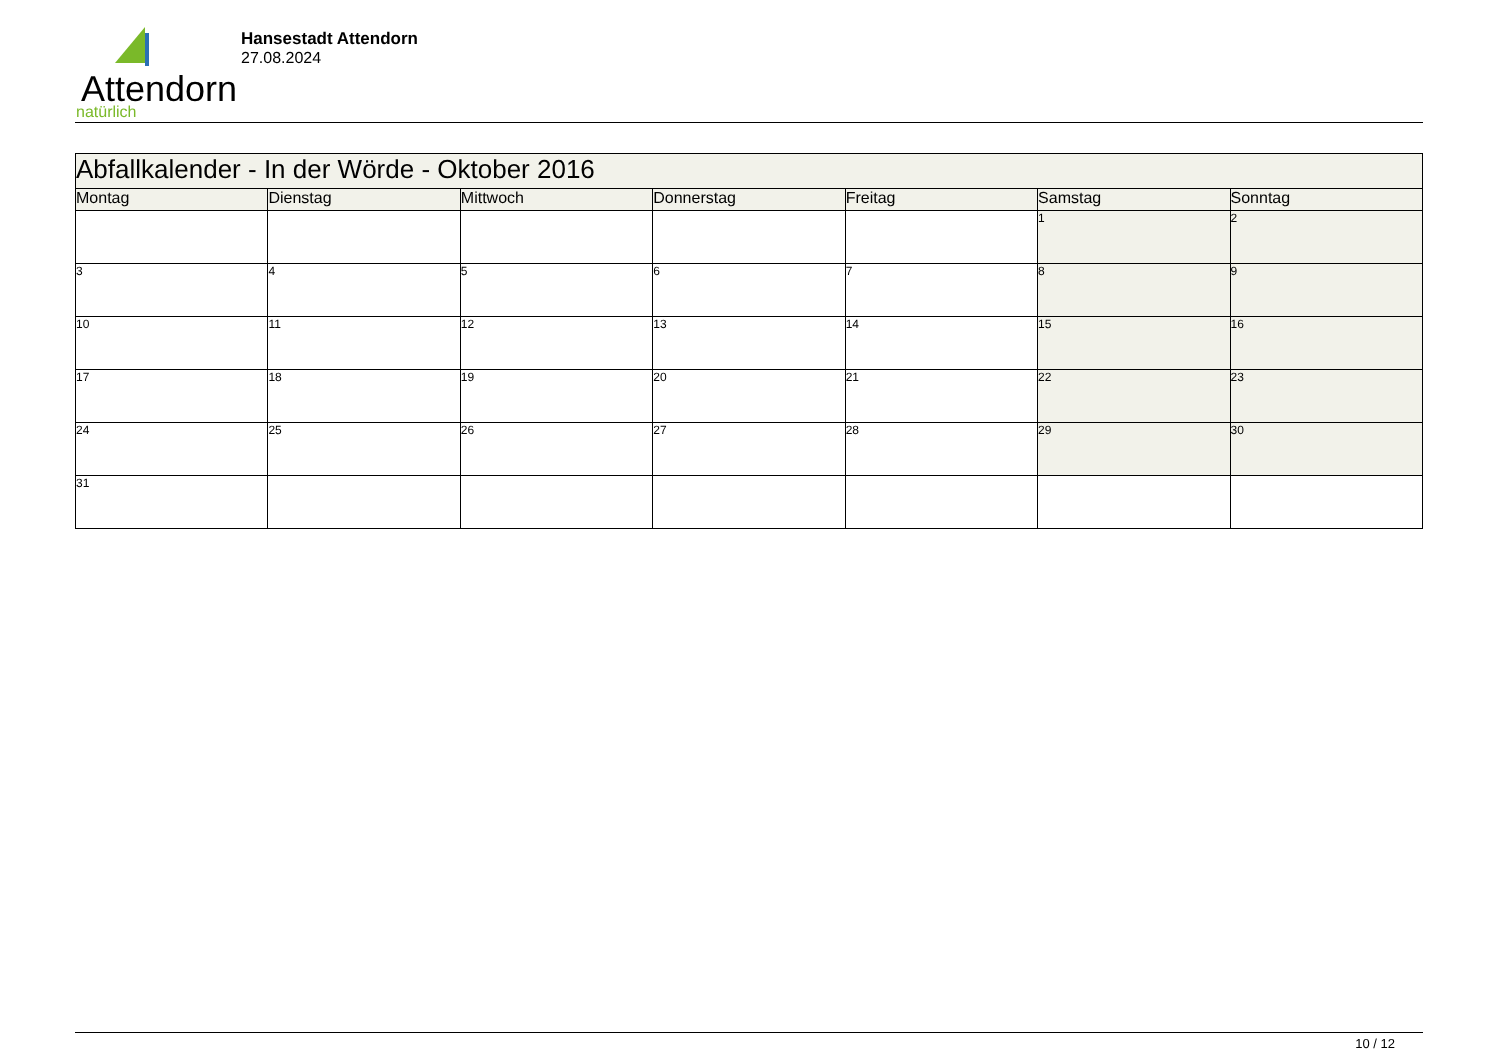Attendorn
natürlich
Hansestadt Attendorn
27.08.2024
| Abfallkalender - In der Wörde - Oktober 2016 | | | | | | |
| Montag | Dienstag | Mittwoch | Donnerstag | Freitag | Samstag | Sonntag |
| | | | | | 1 | 2 |
| 3 | 4 | 5 | 6 | 7 | 8 | 9 |
| 10 | 11 | 12 | 13 | 14 | 15 | 16 |
| 17 | 18 | 19 | 20 | 21 | 22 | 23 |
| 24 | 25 | 26 | 27 | 28 | 29 | 30 |
| 31 | | | | | | |
10 / 12